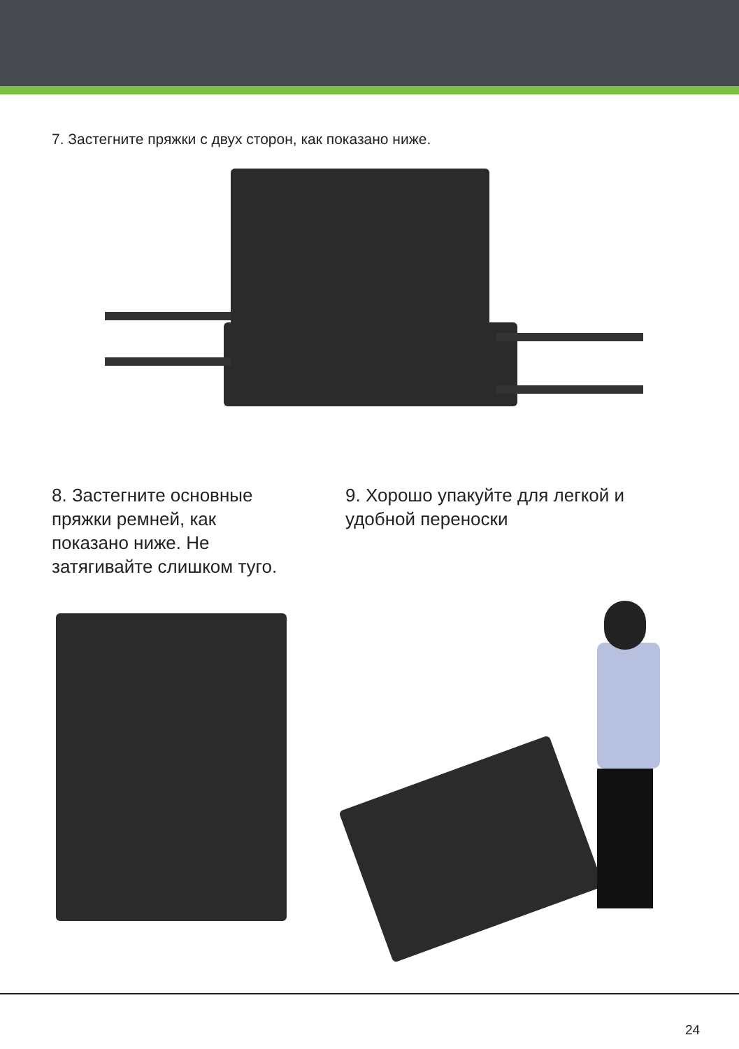7. Застегните пряжки с двух сторон, как показано ниже.
8. Застегните основные пряжки ремней, как показано ниже. Не затягивайте слишком туго.
9. Хорошо упакуйте для легкой и удобной переноски
24